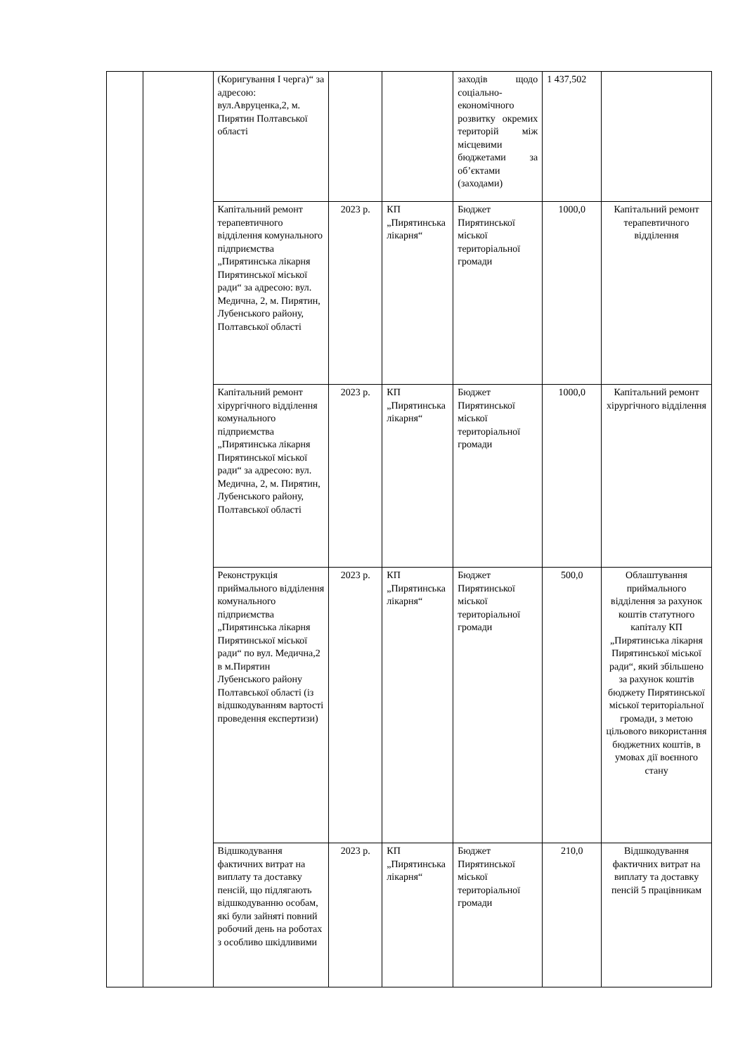| | | (Коригування І черга)“ за адресою: вул.Авруценка,2, м. Пирятин Полтавської області | | | заходів щодо соціально-економічного розвитку окремих територій між місцевими бюджетами за об’єктами (заходами) | 1 437,502 | |
| | | Капітальний ремонт терапевтичного відділення комунального підприємства „Пирятинська лікарня Пирятинської міської ради“ за адресою: вул. Медична, 2, м. Пирятин, Лубенського району, Полтавської області | 2023 р. | КП „Пирятинська лікарня“ | Бюджет Пирятинської міської територіальної громади | 1000,0 | Капітальний ремонт терапевтичного відділення |
| | | Капітальний ремонт хірургічного відділення комунального підприємства „Пирятинська лікарня Пирятинської міської ради“ за адресою: вул. Медична, 2, м. Пирятин, Лубенського району, Полтавської області | 2023 р. | КП „Пирятинська лікарня“ | Бюджет Пирятинської міської територіальної громади | 1000,0 | Капітальний ремонт хірургічного відділення |
| | | Реконструкція приймального відділення комунального підприємства „Пирятинська лікарня Пирятинської міської ради“ по вул. Медична,2 в м.Пирятин Лубенського району Полтавської області (із відшкодуванням вартості проведення експертизи) | 2023 р. | КП „Пирятинська лікарня“ | Бюджет Пирятинської міської територіальної громади | 500,0 | Облаштування приймального відділення за рахунок коштів статутного капіталу КП „Пирятинська лікарня Пирятинської міської ради“, який збільшено за рахунок коштів бюджету Пирятинської міської територіальної громади, з метою цільового використання бюджетних коштів, в умовах дії воєнного стану |
| | | Відшкодування фактичних витрат на виплату та доставку пенсій, що підлягають відшкодуванню особам, які були зайняті повний робочий день на роботах з особливо шкідливими | 2023 р. | КП „Пирятинська лікарня“ | Бюджет Пирятинської міської територіальної громади | 210,0 | Відшкодування фактичних витрат на виплату та доставку пенсій 5 працівникам |